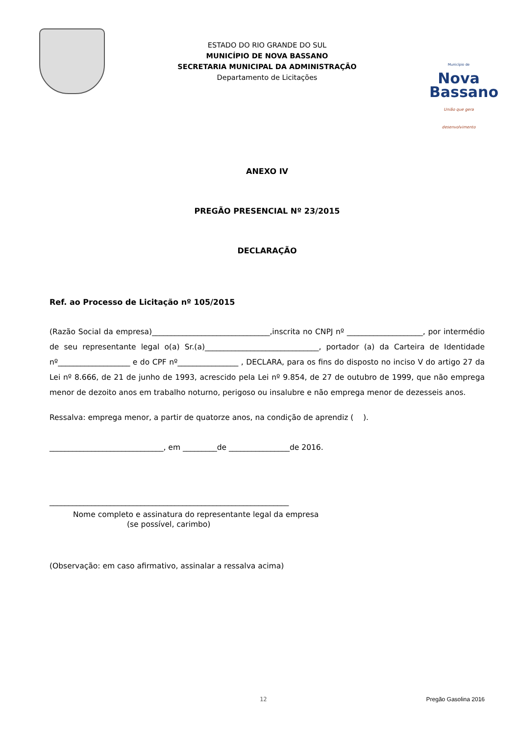ESTADO DO RIO GRANDE DO SUL
MUNICÍPIO DE NOVA BASSANO
SECRETARIA MUNICIPAL DA ADMINISTRAÇÃO
Departamento de Licitações
Município de
Nova
Bassano
União que gera desenvolvimento
ANEXO IV
PREGÃO PRESENCIAL Nº 23/2015
DECLARAÇÃO
Ref. ao Processo de Licitação nº 105/2015
(Razão Social da empresa)_______________________________,inscrita no CNPJ nº ____________________, por intermédio de seu representante legal o(a) Sr.(a)______________________________, portador (a) da Carteira de Identidade nº___________________ e do CPF nº________________ , DECLARA, para os fins do disposto no inciso V do artigo 27 da Lei nº 8.666, de 21 de junho de 1993, acrescido pela Lei nº 9.854, de 27 de outubro de 1999, que não emprega menor de dezoito anos em trabalho noturno, perigoso ou insalubre e não emprega menor de dezesseis anos.
Ressalva: emprega menor, a partir de quatorze anos, na condição de aprendiz ( ).
______________________________, em _________de ________________de 2016.
_______________________________________________________________
Nome completo e assinatura do representante legal da empresa
(se possível, carimbo)
(Observação: em caso afirmativo, assinalar a ressalva acima)
12 Pregão Gasolina 2016